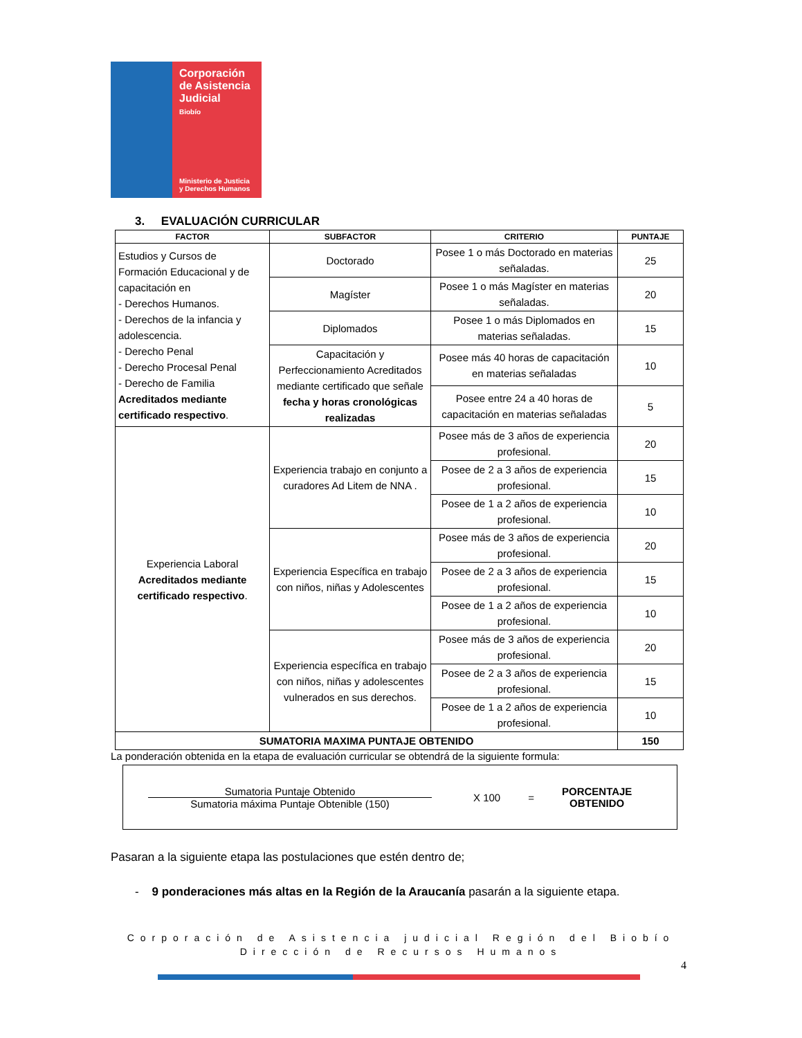Corporación
de Asistencia
Judicial
Biobío
Ministerio de Justicia
y Derechos Humanos
3. EVALUACIÓN CURRICULAR
| FACTOR | SUBFACTOR | CRITERIO | PUNTAJE |
| --- | --- | --- | --- |
| Estudios y Cursos de Formación Educacional y de capacitación en - Derechos Humanos. - Derechos de la infancia y adolescencia. - Derecho Penal - Derecho Procesal Penal - Derecho de Familia Acreditados mediante certificado respectivo . | Doctorado | Posee 1 o más Doctorado en materias señaladas. | 25 |
| | Magíster | Posee 1 o más Magíster en materias señaladas. | 20 |
| | Diplomados | Posee 1 o más Diplomados en materias señaladas. | 15 |
| | Capacitación y Perfeccionamiento Acreditados mediante certificado que señale fecha y horas cronológicas realizadas | Posee más 40 horas de capacitación en materias señaladas | 10 |
| | | Posee entre 24 a 40 horas de capacitación en materias señaladas | 5 |
| Experiencia Laboral Acreditados mediante certificado respectivo . | Experiencia trabajo en conjunto a curadores Ad Litem de NNA . | Posee más de 3 años de experiencia profesional. | 20 |
| | | Posee de 2 a 3 años de experiencia profesional. | 15 |
| | | Posee de 1 a 2 años de experiencia profesional. | 10 |
| | Experiencia Específica en trabajo con niños, niñas y Adolescentes | Posee más de 3 años de experiencia profesional. | 20 |
| | | Posee de 2 a 3 años de experiencia profesional. | 15 |
| | | Posee de 1 a 2 años de experiencia profesional. | 10 |
| | Experiencia específica en trabajo con niños, niñas y adolescentes vulnerados en sus derechos. | Posee más de 3 años de experiencia profesional. | 20 |
| | | Posee de 2 a 3 años de experiencia profesional. | 15 |
| | | Posee de 1 a 2 años de experiencia profesional. | 10 |
| SUMATORIA MAXIMA PUNTAJE OBTENIDO | | | 150 |
La ponderación obtenida en la etapa de evaluación curricular se obtendrá de la siguiente formula:
Sumatoria Puntaje Obtenido
Sumatoria máxima Puntaje Obtenible (150)
X 100 =
PORCENTAJE
OBTENIDO
Pasaran a la siguiente etapa las postulaciones que estén dentro de;
- 9 ponderaciones más altas en la Región de la Araucanía pasarán a la siguiente etapa.
Corporación de Asistencia judicial Región del Biobío
Dirección de Recursos Humanos
4